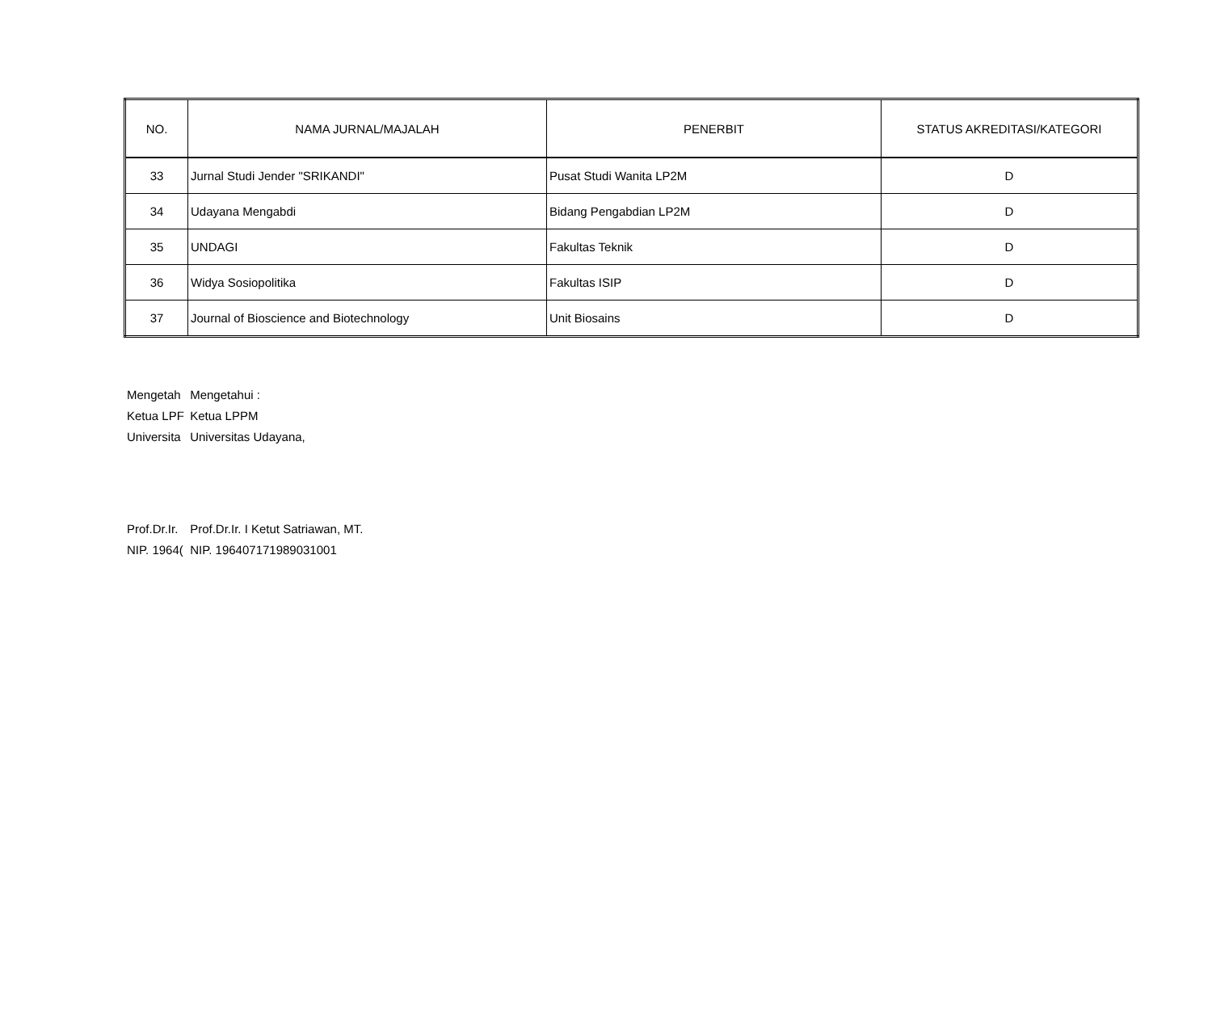| NO. | NAMA JURNAL/MAJALAH | PENERBIT | STATUS AKREDITASI/KATEGORI |
| --- | --- | --- | --- |
| 33 | Jurnal Studi Jender "SRIKANDI" | Pusat Studi Wanita LP2M | D |
| 34 | Udayana Mengabdi | Bidang Pengabdian LP2M | D |
| 35 | UNDAGI | Fakultas Teknik | D |
| 36 | Widya Sosiopolitika | Fakultas ISIP | D |
| 37 | Journal of Bioscience and Biotechnology | Unit Biosains | D |
Mengetah Mengetahui :
Ketua LPF Ketua LPPM
Universita Universitas Udayana,
Prof.Dr.Ir. Prof.Dr.Ir. I Ketut Satriawan, MT.
NIP. 1964( NIP. 196407171989031001